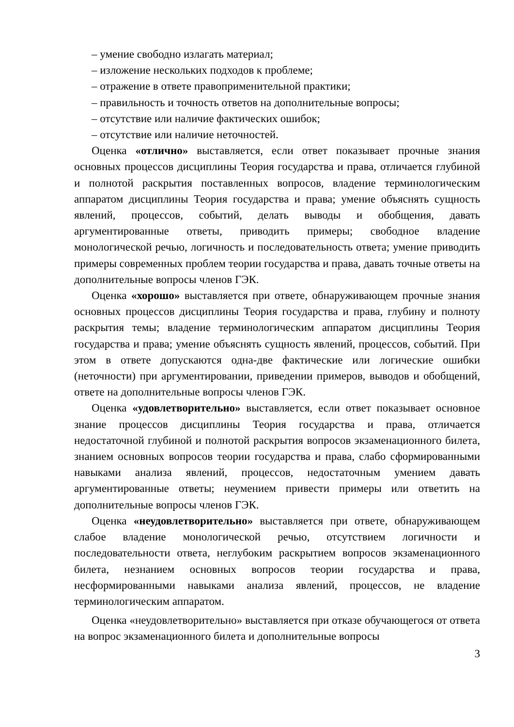– умение свободно излагать материал;
– изложение нескольких подходов к проблеме;
– отражение в ответе правоприменительной практики;
– правильность и точность ответов на дополнительные вопросы;
– отсутствие или наличие фактических ошибок;
– отсутствие или наличие неточностей.
Оценка «отлично» выставляется, если ответ показывает прочные знания основных процессов дисциплины Теория государства и права, отличается глубиной и полнотой раскрытия поставленных вопросов, владение терминологическим аппаратом дисциплины Теория государства и права; умение объяснять сущность явлений, процессов, событий, делать выводы и обобщения, давать аргументированные ответы, приводить примеры; свободное владение монологической речью, логичность и последовательность ответа; умение приводить примеры современных проблем теории государства и права, давать точные ответы на дополнительные вопросы членов ГЭК.
Оценка «хорошо» выставляется при ответе, обнаруживающем прочные знания основных процессов дисциплины Теория государства и права, глубину и полноту раскрытия темы; владение терминологическим аппаратом дисциплины Теория государства и права; умение объяснять сущность явлений, процессов, событий. При этом в ответе допускаются одна-две фактические или логические ошибки (неточности) при аргументировании, приведении примеров, выводов и обобщений, ответе на дополнительные вопросы членов ГЭК.
Оценка «удовлетворительно» выставляется, если ответ показывает основное знание процессов дисциплины Теория государства и права, отличается недостаточной глубиной и полнотой раскрытия вопросов экзаменационного билета, знанием основных вопросов теории государства и права, слабо сформированными навыками анализа явлений, процессов, недостаточным умением давать аргументированные ответы; неумением привести примеры или ответить на дополнительные вопросы членов ГЭК.
Оценка «неудовлетворительно» выставляется при ответе, обнаруживающем слабое владение монологической речью, отсутствием логичности и последовательности ответа, неглубоким раскрытием вопросов экзаменационного билета, незнанием основных вопросов теории государства и права, несформированными навыками анализа явлений, процессов, не владение терминологическим аппаратом.
Оценка «неудовлетворительно» выставляется при отказе обучающегося от ответа на вопрос экзаменационного билета и дополнительные вопросы
3